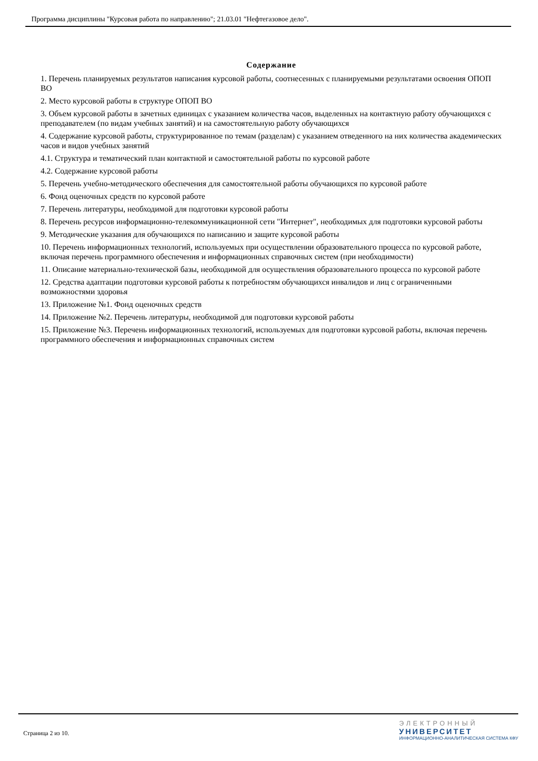Программа дисциплины "Курсовая работа по направлению"; 21.03.01 "Нефтегазовое дело".
Содержание
1. Перечень планируемых результатов написания курсовой работы, соотнесенных с планируемыми результатами освоения ОПОП ВО
2. Место курсовой работы в структуре ОПОП ВО
3. Объем курсовой работы в зачетных единицах с указанием количества часов, выделенных на контактную работу обучающихся с преподавателем (по видам учебных занятий) и на самостоятельную работу обучающихся
4. Содержание курсовой работы, структурированное по темам (разделам) с указанием отведенного на них количества академических часов и видов учебных занятий
4.1. Структура и тематический план контактной и самостоятельной работы по курсовой работе
4.2. Содержание курсовой работы
5. Перечень учебно-методического обеспечения для самостоятельной работы обучающихся по курсовой работе
6. Фонд оценочных средств по курсовой работе
7. Перечень литературы, необходимой для подготовки курсовой работы
8. Перечень ресурсов информационно-телекоммуникационной сети "Интернет", необходимых для подготовки курсовой работы
9. Методические указания для обучающихся по написанию и защите курсовой работы
10. Перечень информационных технологий, используемых при осуществлении образовательного процесса по курсовой работе, включая перечень программного обеспечения и информационных справочных систем (при необходимости)
11. Описание материально-технической базы, необходимой для осуществления образовательного процесса по курсовой работе
12. Средства адаптации подготовки курсовой работы к потребностям обучающихся инвалидов и лиц с ограниченными возможностями здоровья
13. Приложение №1. Фонд оценочных средств
14. Приложение №2. Перечень литературы, необходимой для подготовки курсовой работы
15. Приложение №3. Перечень информационных технологий, используемых для подготовки курсовой работы, включая перечень программного обеспечения и информационных справочных систем
Страница 2 из 10.
ЭЛЕКТРОННЫЙ
УНИВЕРСИТЕТ
ИНФОРМАЦИОННО-АНАЛИТИЧЕСКАЯ СИСТЕМА КФУ